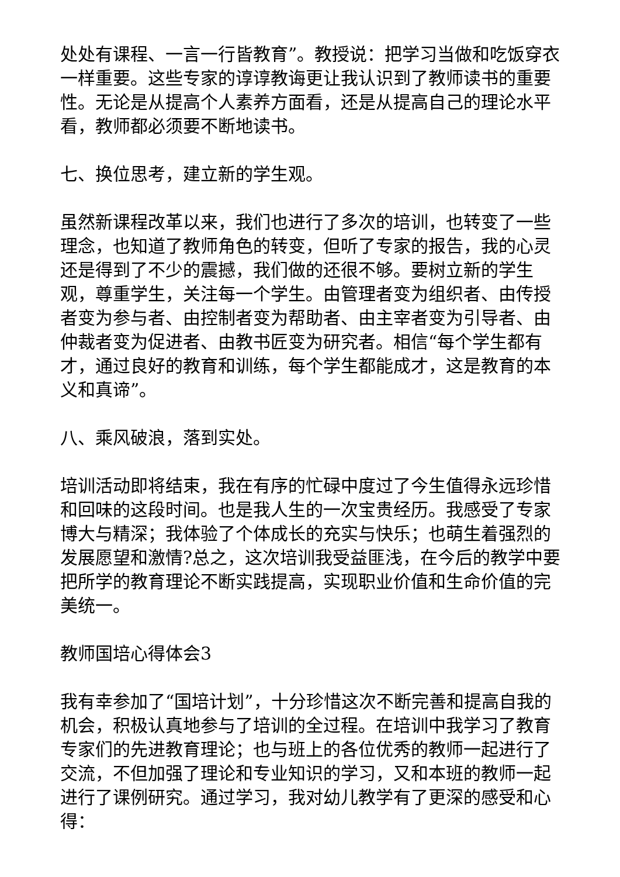处处有课程、一言一行皆教育”。教授说：把学习当做和吃饭穿衣一样重要。这些专家的谆谆教诲更让我认识到了教师读书的重要性。无论是从提高个人素养方面看，还是从提高自己的理论水平看，教师都必须要不断地读书。
七、换位思考，建立新的学生观。
虽然新课程改革以来，我们也进行了多次的培训，也转变了一些理念，也知道了教师角色的转变，但听了专家的报告，我的心灵还是得到了不少的震撼，我们做的还很不够。要树立新的学生观，尊重学生，关注每一个学生。由管理者变为组织者、由传授者变为参与者、由控制者变为帮助者、由主宰者变为引导者、由仲裁者变为促进者、由教书匠变为研究者。相信“每个学生都有才，通过良好的教育和训练，每个学生都能成才，这是教育的本义和真谛”。
八、乘风破浪，落到实处。
培训活动即将结束，我在有序的忙碌中度过了今生值得永远珍惜和回味的这段时间。也是我人生的一次宝贵经历。我感受了专家博大与精深；我体验了个体成长的充实与快乐；也萌生着强烈的发展愿望和激情?总之，这次培训我受益匪浅，在今后的教学中要把所学的教育理论不断实践提高，实现职业价值和生命价值的完美统一。
教师国培心得体会3
我有幸参加了“国培计划”，十分珍惜这次不断完善和提高自我的机会，积极认真地参与了培训的全过程。在培训中我学习了教育专家们的先进教育理论；也与班上的各位优秀的教师一起进行了交流，不但加强了理论和专业知识的学习，又和本班的教师一起进行了课例研究。通过学习，我对幼儿教学有了更深的感受和心得：